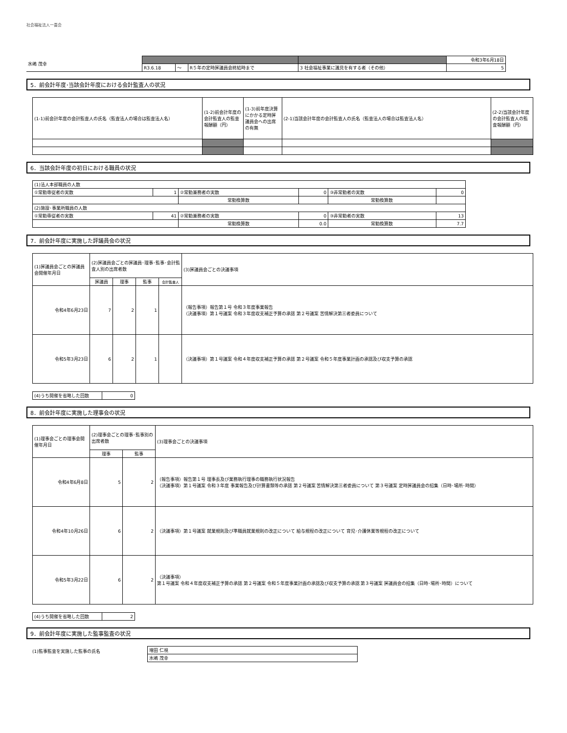社会福祉法人一喜会
| 水嶋 茂幸 | | | | | 令和3年6月18日 |
| | R3.6.18 | ～ | R５年の定時評議員会終結時まで | 3 社会福祉事業に識見を有する者（その他） | 5 |
5．前会計年度･当該会計年度における会計監査人の状況
| (1-1)前会計年度の会計監査人の氏名（監査法人の場合は監査法人名） | (1-2)前会計年度の会計監査人の監査報酬額（円） | (1-3)前年度決算にかかる定時評議員会への出席の有無 | (2-1)当該会計年度の会計監査人の氏名（監査法人の場合は監査法人名） | (2-2)当該会計年度の会計監査人の監査報酬額（円） |
| --- | --- | --- | --- | --- |
6．当該会計年度の初日における職員の状況
| (1)法人本部職員の人数 | | | | | |
| ①常勤専従者の実数 | 1 | ②常勤兼務者の実数 | 0 | ③非常勤者の実数 | 0 |
| | | 常勤換算数 | | 常勤換算数 | |
| (2)施設･事業所職員の人数 | | | | | |
| ①常勤専従者の実数 | 41 | ②常勤兼務者の実数 | 0 | ③非常勤者の実数 | 13 |
| | | 常勤換算数 | 0.0 | 常勤換算数 | 7.7 |
7．前会計年度に実施した評議員会の状況
| (1)評議員会ごとの評議員会開催年月日 | (2)評議員会ごとの評議員･理事･監事･会計監査人別の出席者数 | | | | (3)評議員会ごとの決議事項 |
| --- | --- | --- | --- | --- | --- |
| | 評議員 | 理事 | 監事 | 会計監査人 | |
| 令和4年6月23日 | 7 | 2 | 1 | | （報告事項）報告第１号 令和３年度事業報告 （決議事項）第１号議案 令和３年度収支補正予算の承認 第２号議案 苦情解決第三者委員について |
| 令和5年3月23日 | 6 | 2 | 1 | | （決議事項）第１号議案 令和４年度収支補正予算の承認 第２号議案 令和５年度事業計画の承認及び収支予算の承認 |
| (4)うち開催を省略した回数 | 0 |
8．前会計年度に実施した理事会の状況
| (1)理事会ごとの理事会開催年月日 | (2)理事会ごとの理事･監事別の出席者数 | | (3)理事会ごとの決議事項 |
| --- | --- | --- | --- |
| | 理事 | 監事 | |
| 令和4年6月8日 | 5 | 2 | （報告事項）報告第１号 理事長及び業務執行理事の職務執行状況報告 （決議事項）第１号議案 令和３年度 事業報告及び計算書類等の承認 第２号議案 苦情解決第三者委員について 第３号議案 定時評議員会の招集（日時･場所･時間） |
| 令和4年10月26日 | 6 | 2 | （決議事項）第１号議案 就業規則及び準職員就業規則の改正について 給与規程の改正について 育児･介護休業等規程の改正について |
| 令和5年3月22日 | 6 | 2 | （決議事項） 第１号議案 令和４年度収支補正予算の承認 第２号議案 令和５年度事業計画の承認及び収支予算の承認 第３号議案 評議員会の招集（日時･場所･時間）について |
| (4)うち開催を省略した回数 | 2 |
9．前会計年度に実施した監事監査の状況
(1)監事監査を実施した監事の氏名
| 増田 仁視 |
| 水嶋 茂幸 |